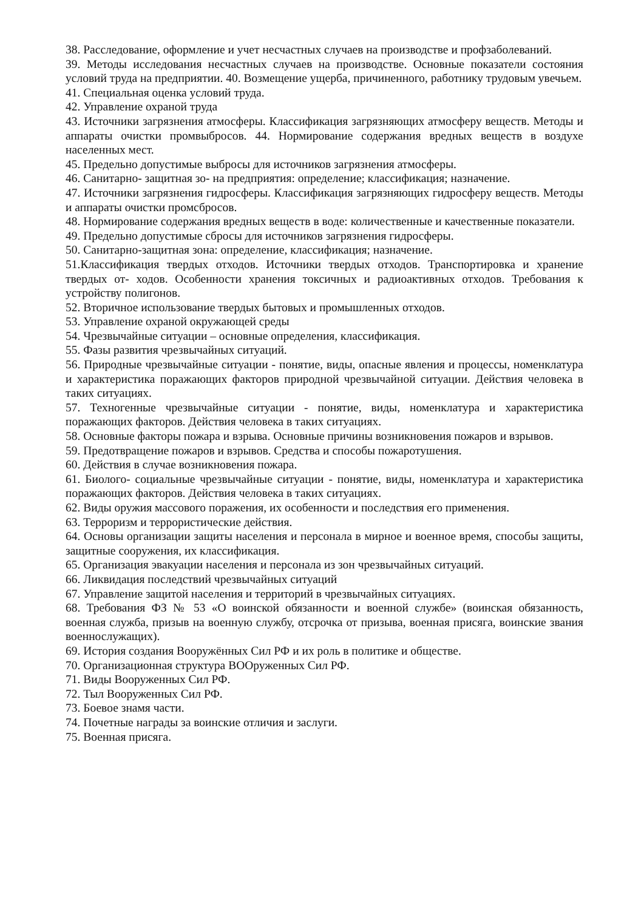38. Расследование, оформление и учет несчастных случаев на производстве и профзаболеваний.
39. Методы исследования несчастных случаев на производстве. Основные показатели состояния условий труда на предприятии. 40. Возмещение ущерба, причиненного, работнику трудовым увечьем.
41. Специальная оценка условий труда.
42. Управление охраной труда
43. Источники загрязнения атмосферы. Классификация загрязняющих атмосферу веществ. Методы и аппараты очистки промвыбросов. 44. Нормирование содержания вредных веществ в воздухе населенных мест.
45. Предельно допустимые выбросы для источников загрязнения атмосферы.
46. Санитарно- защитная зо- на предприятия: определение; классификация; назначение.
47. Источники загрязнения гидросферы. Классификация загрязняющих гидросферу веществ. Методы и аппараты очистки промсбросов.
48. Нормирование содержания вредных веществ в воде: количественные и качественные показатели.
49. Предельно допустимые сбросы для источников загрязнения гидросферы.
50. Санитарно-защитная зона: определение, классификация; назначение.
51.Классификация твердых отходов. Источники твердых отходов. Транспортировка и хранение твердых от- ходов. Особенности хранения токсичных и радиоактивных отходов. Требования к устройству полигонов.
52. Вторичное использование твердых бытовых и промышленных отходов.
53. Управление охраной окружающей среды
54. Чрезвычайные ситуации – основные определения, классификация.
55. Фазы развития чрезвычайных ситуаций.
56. Природные чрезвычайные ситуации - понятие, виды, опасные явления и процессы, номенклатура и характеристика поражающих факторов природной чрезвычайной ситуации. Действия человека в таких ситуациях.
57. Техногенные чрезвычайные ситуации - понятие, виды, номенклатура и характеристика поражающих факторов. Действия человека в таких ситуациях.
58. Основные факторы пожара и взрыва. Основные причины возникновения пожаров и взрывов.
59. Предотвращение пожаров и взрывов. Средства и способы пожаротушения.
60. Действия в случае возникновения пожара.
61. Биолого- социальные чрезвычайные ситуации - понятие, виды, номенклатура и характеристика поражающих факторов. Действия человека в таких ситуациях.
62. Виды оружия массового поражения, их особенности и последствия его применения.
63. Терроризм и террористические действия.
64. Основы организации защиты населения и персонала в мирное и военное время, способы защиты, защитные сооружения, их классификация.
65. Организация эвакуации населения и персонала из зон чрезвычайных ситуаций.
66. Ликвидация последствий чрезвычайных ситуаций
67. Управление защитой населения и территорий в чрезвычайных ситуациях.
68. Требования ФЗ № 53 «О воинской обязанности и военной службе» (воинская обязанность, военная служба, призыв на военную службу, отсрочка от призыва, военная присяга, воинские звания военнослужащих).
69. История создания Вооружённых Сил РФ и их роль в политике и обществе.
70. Организационная структура ВООруженных Сил РФ.
71. Виды Вооруженных Сил РФ.
72. Тыл Вооруженных Сил РФ.
73. Боевое знамя части.
74. Почетные награды за воинские отличия и заслуги.
75. Военная присяга.